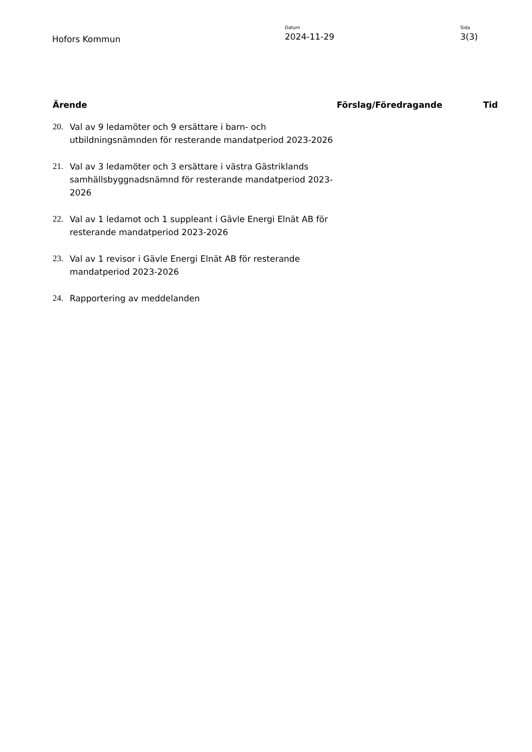Hofors Kommun
Datum
2024-11-29
Sida
3(3)
| Ärende | | Förslag/Föredragande | Tid |
| --- | --- | --- | --- |
| 20. | Val av 9 ledamöter och 9 ersättare i barn- och utbildningsnämnden för resterande mandatperiod 2023-2026 | | |
| 21. | Val av 3 ledamöter och 3 ersättare i västra Gästriklands samhällsbyggnadsnämnd för resterande mandatperiod 2023-2026 | | |
| 22. | Val av 1 ledamot och 1 suppleant i Gävle Energi Elnät AB för resterande mandatperiod 2023-2026 | | |
| 23. | Val av 1 revisor i Gävle Energi Elnät AB för resterande mandatperiod 2023-2026 | | |
| 24. | Rapportering av meddelanden | | |